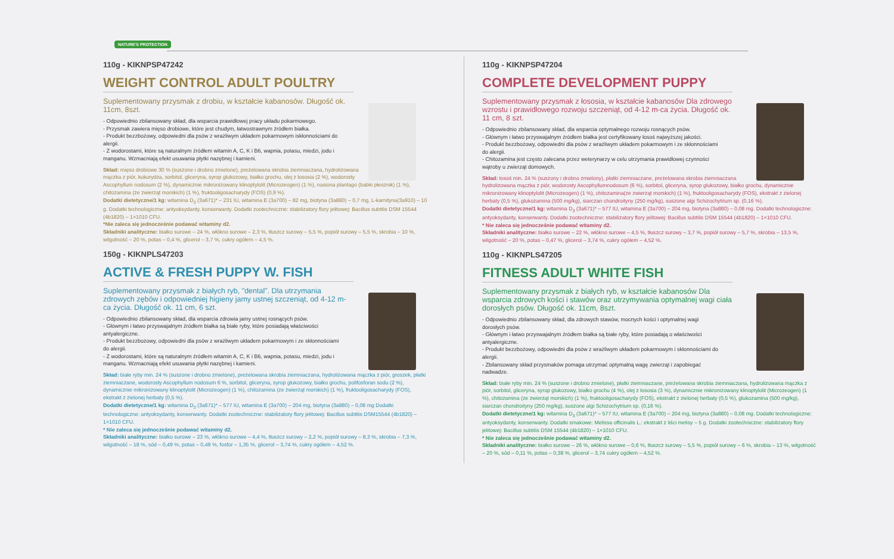NATURE'S PROTECTION
110g - KIKNPSP47242
WEIGHT CONTROL ADULT POULTRY
Suplementowany przysmak z drobiu, w kształcie kabanosów. Długość ok. 11cm, 8szt.
- Odpowiednio zbilansowany skład, dla wsparcia prawidłowej pracy układu pokarmowego.
- Przysmak zawiera mięso drobiowe, które jest chudym, łatwostrawnym źródłem białka.
- Produkt bezzbożowy, odpowiedni dla psów z wrażliwym układem pokarmowym iskłonnościami do alergii.
- Z wodorostami, które są naturalnym źródłem witamin A, C, K i B6, wapnia, potasu, miedzi, jodu i manganu. Wzmacniają efekt usuwania płytki nazębnej i kamieni.
Skład: mięso drobiowe 30 % (suszone i drobno zmielone), preżelowana skrobia ziemniaczana, hydrolizowana mączka z piór, kukurydza, sorbitol, gliceryna, syrop glukozowy, białko grochu, olej z łososia (2 %), wodorosty Ascophyllum nodosum (2 %), dynamicznie mikronizowany klinoptylolit (Microzeogen) (1 %), nasiona plantago (babki płesznik) (1 %), chitozamina (ze zwierząt morskich) (1 %), fruktooligosacharydy (FOS) (0,9 %).
Dodatki dietetyczne/1 kg: witamina D<sub>3</sub> (3a671)* – 231 IU, witamina E (3a700) – 82 mg, biotyna (3a880) – 0,7 mg, L-karnityna(3a910) – 10 g. Dodatki technologiczne: antyoksydanty, konserwanty. Dodatki zootechniczne: stabilizatory flory jelitowej: Bacillus subtilis DSM 15544 (4b1820) – 1×1010 CFU.
*Nie zaleca się jednocześnie podawać witaminy d2.
Składniki analityczne: białko surowe – 24 %, włókno surowe – 2,3 %, tłuszcz surowy – 5,5 %, popiół surowy – 5,5 %, skrobia – 10 %, wilgotność – 20 %, potas – 0,4 %, glicerol – 3,7 %, cukry ogółem – 4,5 %.
150g - KIKNPLS47203
ACTIVE & FRESH PUPPY W. FISH
Suplementowany przysmak z białych ryb, "dental". Dla utrzymania zdrowych zębów i odpowiedniej higieny jamy ustnej szczeniąt, od 4-12 m-ca życia. Długość ok. 11 cm, 6 szt.
- Odpowiednio zbilansowany skład, dla wsparcia zdrowia jamy ustnej rosnących psów.
- Głównym i łatwo przyswajalnym źródłem białka są białe ryby, które posiadają właściwości antyalergiczne.
- Produkt bezzbożowy, odpowiedni dla psów z wrażliwym układem pokarmowym i ze skłonnościami do alergii.
- Z wodorostami, które są naturalnym źródłem witamin A, C, K i B6, wapnia, potasu, miedzi, jodu i manganu. Wzmacniają efekt usuwania płytki nazębnej i kamieni.
Skład: białe ryby min. 24 % (suszone i drobno zmielone), preżelowana skrobia ziemniaczana, hydrolizowana mączka z piór, groszek, płatki ziemniaczane, wodorosty Ascophyllum nodosum 6 %, sorbitol, gliceryna, syrop glukozowy, białko grochu, polifosforan sodu (2 %), dynamicznie mikronizowany klinoptylolit (Microzeogen) (1 %), chitozamina (ze zwierząt morskich) (1 %), fruktooligosacharydy (FOS), ekstrakt z zielonej herbaty (0,5 %).
Dodatki dietetyczne/1 kg: witamina D<sub>3</sub> (3a671)* – 577 IU, witamina E (3a700) – 204 mg, biotyna (3a880) – 0,08 mg Dodatki technologiczne: antyoksydanty, konserwanty. Dodatki zootechniczne: stabilizatory flory jelitowej: Bacillus subtilis DSM15544 (4b1820) – 1×1010 CFU.
* Nie zaleca się jednocześnie podawać witaminy d2.
Składniki analityczne: białko surowe – 23 %, włókno surowe – 4,4 %, tłuszcz surowy – 2,2 %, popiół surowy – 8,3 %, skrobia – 7,3 %, wilgotność – 18 %, sód – 0,49 %, potas – 0,49 %, fosfor – 1,35 %, glicerol – 3,74 %, cukry ogółem – 4,52 %.
110g - KIKNPSP47204
COMPLETE DEVELOPMENT PUPPY
Suplementowany przysmak z łososia, w kształcie kabanosów Dla zdrowego wzrostu i prawidłowego rozwoju szczeniąt, od 4-12 m-ca życia. Długość ok. 11 cm, 8 szt.
- Odpowiednio zbilansowany skład, dla wsparcia optymalnego rozwoju rosnących psów.
- Głównym i łatwo przyswajalnym źródłem białka jest certyfikowany łosoś najwyższej jakości.
- Produkt bezzbożowy, odpowiedni dla psów z wrażliwym układem pokarmowym i ze skłonnościami do alergii.
- Chitozamina jest często zalecana przez weterynarzy w celu utrzymania prawidłowej czynności wątroby u zwierząt domowych.
Skład: łosoś min. 24 % (suszony i drobno zmielony), płatki ziemniaczane, preżelowana skrobia ziemniaczana hydrolizowana mączka z piór, wodorosty Ascophyllumnodosum (6 %), sorbitol, gliceryna, syrop glukozowy, białko grochu, dynamicznie mikronizowany klinoptylolit (Microzeogen) (1 %), chitozamina(ze zwierząt morskich) (1 %), fruktooligosacharydy (FOS), ekstrakt z zielonej herbaty (0,5 %), glukozamina (500 mg/kg), siarczan chondroityny (250 mg/kg), suszone algi Schizochytrium sp. (0,16 %).
Dodatki dietetyczne/1 kg: witamina D<sub>3</sub> (3a671)* – 577 IU, witamina E (3a700) – 204 mg, biotyna (3a880) – 0,08 mg. Dodatki technologiczne: antyoksydanty, konserwanty. Dodatki zootechniczne: stabilizatory flory jelitowej: Bacillus subtilis DSM 15544 (4b1820) – 1×1010 CFU.
* Nie zaleca się jednocześnie podawać witaminy d2.
Składniki analityczne: białko surowe – 22 %, włókno surowe – 4,5 %, tłuszcz surowy – 3,7 %, popiół surowy – 5,7 %, skrobia – 13,5 %, wilgotność – 20 %, potas – 0,47 %, glicerol – 3,74 %, cukry ogółem – 4,52 %.
110g - KIKNPLS47205
FITNESS ADULT WHITE FISH
Suplementowany przysmak z białych ryb, w kształcie kabanosów Dla wsparcia zdrowych kości i stawów oraz utrzymywania optymalnej wagi ciała dorosłych psów. Długość ok. 11cm, 8szt.
- Odpowiednio zbilansowany skład, dla zdrowych stawów, mocnych kości i optymalnej wagi dorosłych psów.
- Głównym i łatwo przyswajalnym źródłem białka są białe ryby, które posiadają o właściwości antyalergiczne.
- Produkt bezzbożowy, odpowiedni dla psów z wrażliwym układem pokarmowym i skłonnościami do alergii.
- Zbilansowany skład przysmaków pomaga utrzymać optymalną wagę zwierząt i zapobiegać nadwadze.
Skład: białe ryby min. 24 % (suszone i drobno zmielone), płatki ziemniaczane, preżelowana skrobia ziemniaczana, hydrolizowana mączka z piór, sorbitol, gliceryna, syrop glukozowy, białko grochu (4 %), olej z łososia (3 %), dynamicznie mikronizowany klinoptylolit (Microzeogen) (1 %), chitozamina (ze zwierząt morskich) (1 %), fruktooligosacharydy (FOS), ekstrakt z zielonej herbaty (0,5 %), glukozamina (500 mg/kg), siarczan chondroityny (250 mg/kg), suszone algi Schizochytrium sp. (0,16 %).
Dodatki dietetyczne/1 kg: witamina D<sub>3</sub> (3a671)* – 577 IU, witamina E (3a700) – 204 mg, biotyna (3a880) – 0,08 mg. Dodatki technologiczne: antyoksydanty, konserwanty. Dodatki smakowe: Melissa officinalis L.: ekstrakt z liści melisy – 5 g. Dodatki zootechniczne: stabilizatory flory jelitowej: Bacillus subtilis DSM 15544 (4b1820) – 1×1010 CFU.
* Nie zaleca się jednocześnie podawać witaminy d2.
Składniki analityczne: białko surowe – 26 %, włókno surowe – 0,6 %, tłuszcz surowy – 5,5 %, popiół surowy – 6 %, skrobia – 13 %, wilgotność – 20 %, sód – 0,11 %, potas – 0,38 %, glicerol – 3,74 cukry ogółem – 4,52 %.